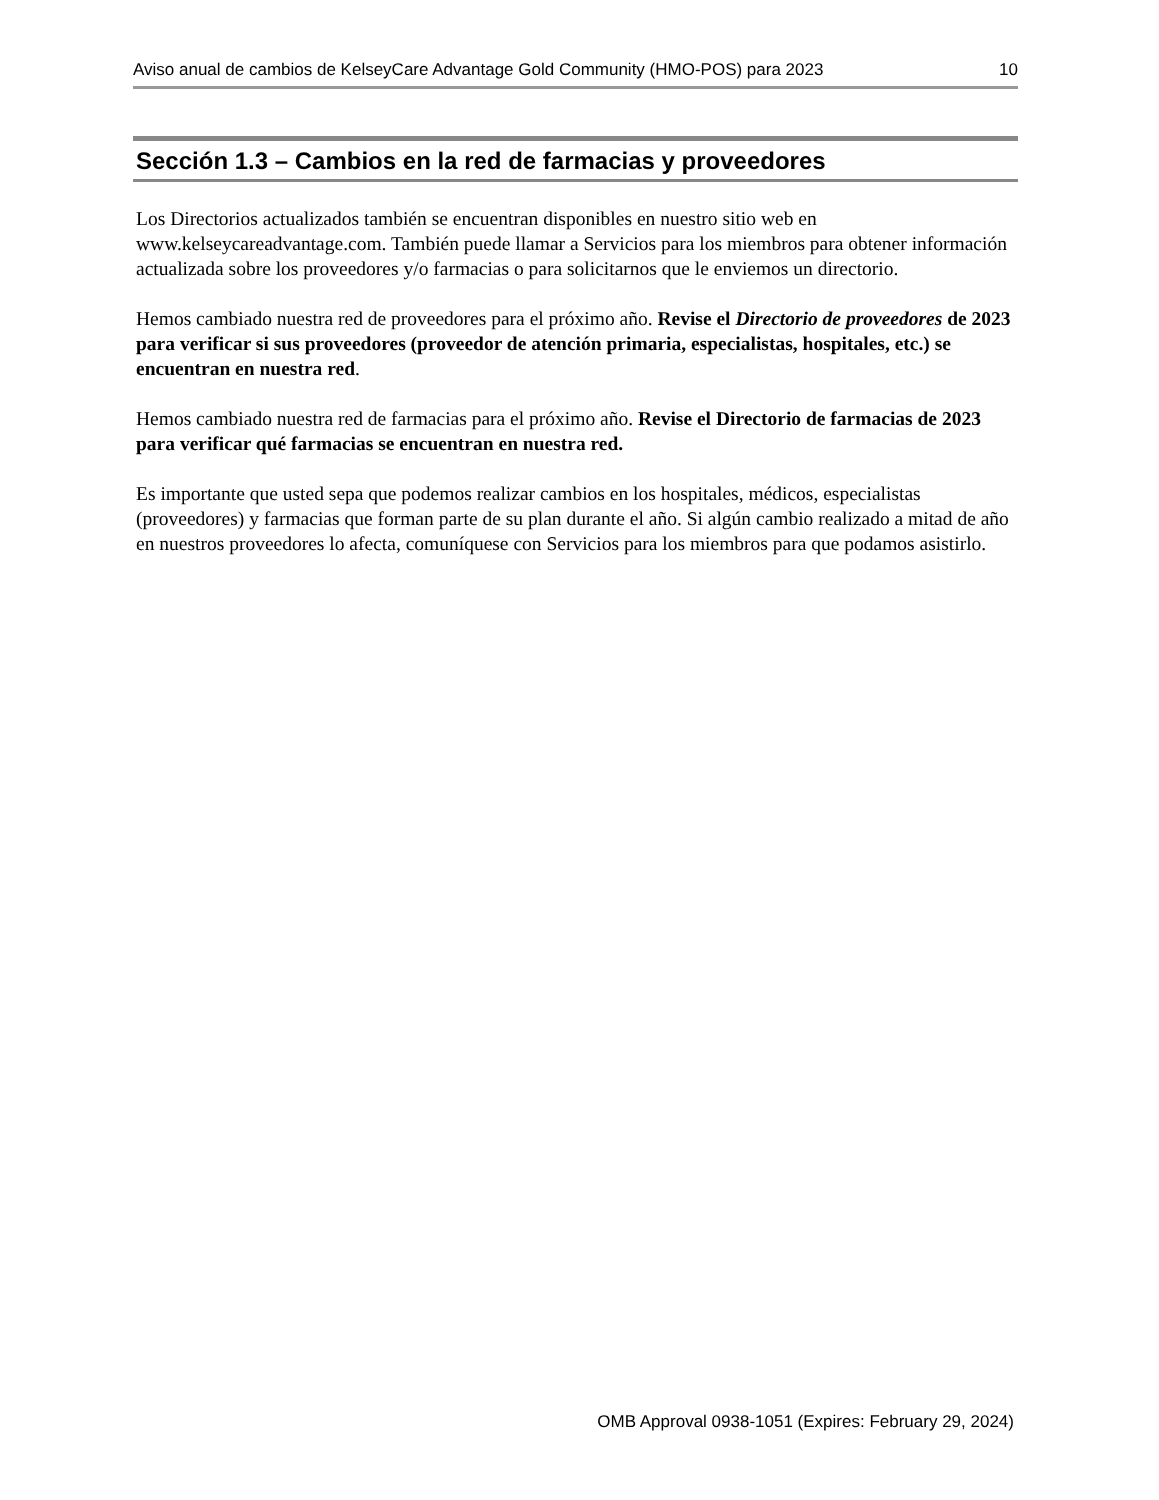Aviso anual de cambios de KelseyCare Advantage Gold Community (HMO-POS) para 2023 10
Sección 1.3 – Cambios en la red de farmacias y proveedores
Los Directorios actualizados también se encuentran disponibles en nuestro sitio web en www.kelseycareadvantage.com. También puede llamar a Servicios para los miembros para obtener información actualizada sobre los proveedores y/o farmacias o para solicitarnos que le enviemos un directorio.
Hemos cambiado nuestra red de proveedores para el próximo año. Revise el Directorio de proveedores de 2023 para verificar si sus proveedores (proveedor de atención primaria, especialistas, hospitales, etc.) se encuentran en nuestra red.
Hemos cambiado nuestra red de farmacias para el próximo año. Revise el Directorio de farmacias de 2023 para verificar qué farmacias se encuentran en nuestra red.
Es importante que usted sepa que podemos realizar cambios en los hospitales, médicos, especialistas (proveedores) y farmacias que forman parte de su plan durante el año. Si algún cambio realizado a mitad de año en nuestros proveedores lo afecta, comuníquese con Servicios para los miembros para que podamos asistirlo.
OMB Approval 0938-1051 (Expires: February 29, 2024)